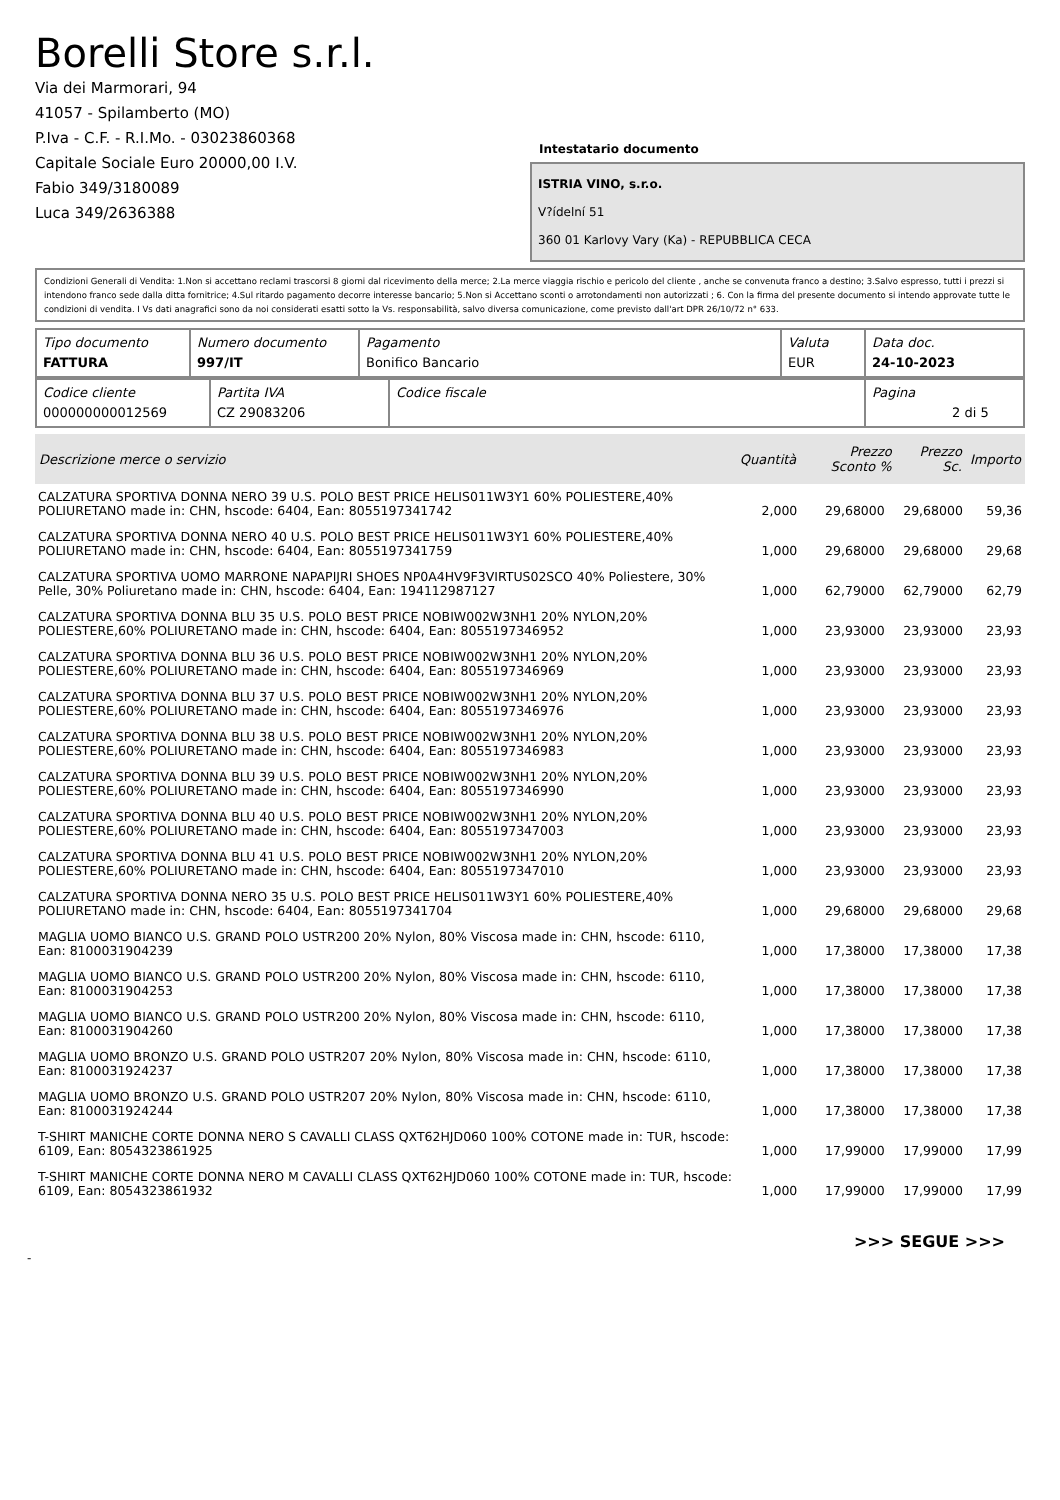Borelli Store s.r.l.
Via dei Marmorari, 94
41057 - Spilamberto (MO)
P.Iva - C.F. - R.I.Mo. - 03023860368
Capitale Sociale Euro 20000,00 I.V.
Fabio 349/3180089
Luca 349/2636388
Intestatario documento
ISTRIA VINO, s.r.o.
V?ídelní 51
360 01 Karlovy Vary (Ka) - REPUBBLICA CECA
Condizioni Generali di Vendita: 1.Non si accettano reclami trascorsi 8 giorni dal ricevimento della merce; 2.La merce viaggia rischio e pericolo del cliente , anche se convenuta franco a destino; 3.Salvo espresso, tutti i prezzi si intendono franco sede dalla ditta fornitrice; 4.Sul ritardo pagamento decorre interesse bancario; 5.Non si Accettano sconti o arrotondamenti non autorizzati ; 6. Con la firma del presente documento si intendo approvate tutte le condizioni di vendita. I Vs dati anagrafici sono da noi considerati esatti sotto la Vs. responsabilità, salvo diversa comunicazione, come previsto dall'art DPR 26/10/72 n° 633.
| Tipo documento FATTURA | Numero documento 997/IT | Pagamento Bonifico Bancario | Valuta EUR | Data doc. 24-10-2023 |
| Codice cliente 000000000012569 | Partita IVA CZ 29083206 | Codice fiscale | Pagina 2 di 5 |
| Descrizione merce o servizio | Quantità | Prezzo Sconto % | | Prezzo Sc. | Importo |
| --- | --- | --- | --- | --- | --- |
| CALZATURA SPORTIVA DONNA NERO 39 U.S. POLO BEST PRICE HELIS011W3Y1 60% POLIESTERE,40% POLIURETANO made in: CHN, hscode: 6404, Ean: 8055197341742 | 2,000 | 29,68000 | | 29,68000 | 59,36 |
| CALZATURA SPORTIVA DONNA NERO 40 U.S. POLO BEST PRICE HELIS011W3Y1 60% POLIESTERE,40% POLIURETANO made in: CHN, hscode: 6404, Ean: 8055197341759 | 1,000 | 29,68000 | | 29,68000 | 29,68 |
| CALZATURA SPORTIVA UOMO MARRONE NAPAPIJRI SHOES NP0A4HV9F3VIRTUS02SCO 40% Poliestere, 30% Pelle, 30% Poliuretano made in: CHN, hscode: 6404, Ean: 194112987127 | 1,000 | 62,79000 | | 62,79000 | 62,79 |
| CALZATURA SPORTIVA DONNA BLU 35 U.S. POLO BEST PRICE NOBIW002W3NH1 20% NYLON,20% POLIESTERE,60% POLIURETANO made in: CHN, hscode: 6404, Ean: 8055197346952 | 1,000 | 23,93000 | | 23,93000 | 23,93 |
| CALZATURA SPORTIVA DONNA BLU 36 U.S. POLO BEST PRICE NOBIW002W3NH1 20% NYLON,20% POLIESTERE,60% POLIURETANO made in: CHN, hscode: 6404, Ean: 8055197346969 | 1,000 | 23,93000 | | 23,93000 | 23,93 |
| CALZATURA SPORTIVA DONNA BLU 37 U.S. POLO BEST PRICE NOBIW002W3NH1 20% NYLON,20% POLIESTERE,60% POLIURETANO made in: CHN, hscode: 6404, Ean: 8055197346976 | 1,000 | 23,93000 | | 23,93000 | 23,93 |
| CALZATURA SPORTIVA DONNA BLU 38 U.S. POLO BEST PRICE NOBIW002W3NH1 20% NYLON,20% POLIESTERE,60% POLIURETANO made in: CHN, hscode: 6404, Ean: 8055197346983 | 1,000 | 23,93000 | | 23,93000 | 23,93 |
| CALZATURA SPORTIVA DONNA BLU 39 U.S. POLO BEST PRICE NOBIW002W3NH1 20% NYLON,20% POLIESTERE,60% POLIURETANO made in: CHN, hscode: 6404, Ean: 8055197346990 | 1,000 | 23,93000 | | 23,93000 | 23,93 |
| CALZATURA SPORTIVA DONNA BLU 40 U.S. POLO BEST PRICE NOBIW002W3NH1 20% NYLON,20% POLIESTERE,60% POLIURETANO made in: CHN, hscode: 6404, Ean: 8055197347003 | 1,000 | 23,93000 | | 23,93000 | 23,93 |
| CALZATURA SPORTIVA DONNA BLU 41 U.S. POLO BEST PRICE NOBIW002W3NH1 20% NYLON,20% POLIESTERE,60% POLIURETANO made in: CHN, hscode: 6404, Ean: 8055197347010 | 1,000 | 23,93000 | | 23,93000 | 23,93 |
| CALZATURA SPORTIVA DONNA NERO 35 U.S. POLO BEST PRICE HELIS011W3Y1 60% POLIESTERE,40% POLIURETANO made in: CHN, hscode: 6404, Ean: 8055197341704 | 1,000 | 29,68000 | | 29,68000 | 29,68 |
| MAGLIA UOMO BIANCO U.S. GRAND POLO USTR200 20% Nylon, 80% Viscosa made in: CHN, hscode: 6110, Ean: 8100031904239 | 1,000 | 17,38000 | | 17,38000 | 17,38 |
| MAGLIA UOMO BIANCO U.S. GRAND POLO USTR200 20% Nylon, 80% Viscosa made in: CHN, hscode: 6110, Ean: 8100031904253 | 1,000 | 17,38000 | | 17,38000 | 17,38 |
| MAGLIA UOMO BIANCO U.S. GRAND POLO USTR200 20% Nylon, 80% Viscosa made in: CHN, hscode: 6110, Ean: 8100031904260 | 1,000 | 17,38000 | | 17,38000 | 17,38 |
| MAGLIA UOMO BRONZO U.S. GRAND POLO USTR207 20% Nylon, 80% Viscosa made in: CHN, hscode: 6110, Ean: 8100031924237 | 1,000 | 17,38000 | | 17,38000 | 17,38 |
| MAGLIA UOMO BRONZO U.S. GRAND POLO USTR207 20% Nylon, 80% Viscosa made in: CHN, hscode: 6110, Ean: 8100031924244 | 1,000 | 17,38000 | | 17,38000 | 17,38 |
| T-SHIRT MANICHE CORTE DONNA NERO S CAVALLI CLASS QXT62HJD060 100% COTONE made in: TUR, hscode: 6109, Ean: 8054323861925 | 1,000 | 17,99000 | | 17,99000 | 17,99 |
| T-SHIRT MANICHE CORTE DONNA NERO M CAVALLI CLASS QXT62HJD060 100% COTONE made in: TUR, hscode: 6109, Ean: 8054323861932 | 1,000 | 17,99000 | | 17,99000 | 17,99 |
>>> SEGUE >>>
-